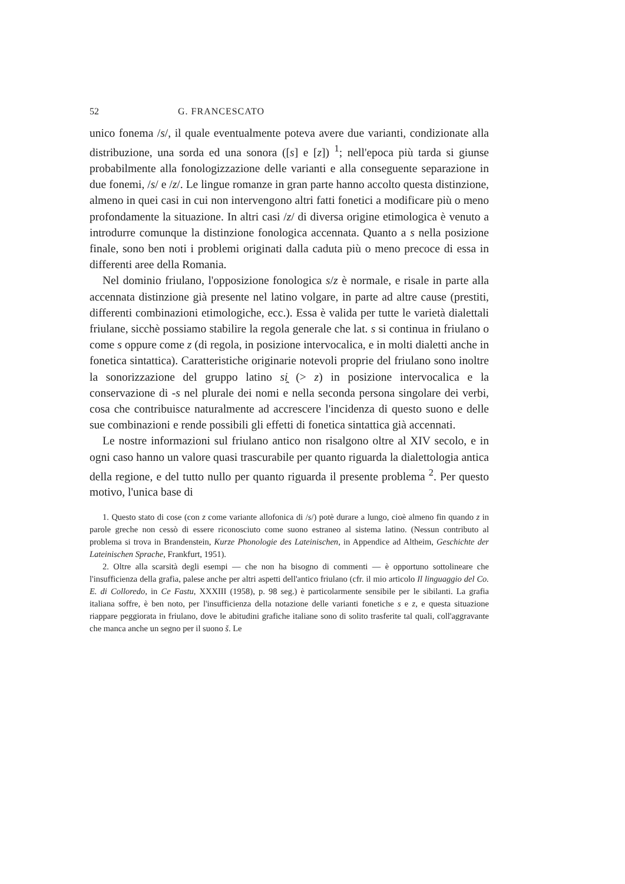52 G. FRANCESCATO
unico fonema /s/, il quale eventualmente poteva avere due varianti, condizionate alla distribuzione, una sorda ed una sonora ([s] e [z]) <sup>1</sup>; nell'epoca più tarda si giunse probabilmente alla fonologizzazione delle varianti e alla conseguente separazione in due fonemi, /s/ e /z/. Le lingue romanze in gran parte hanno accolto questa distinzione, almeno in quei casi in cui non intervengono altri fatti fonetici a modificare più o meno profondamente la situazione. In altri casi /z/ di diversa origine etimologica è venuto a introdurre comunque la distinzione fonologica accennata. Quanto a s nella posizione finale, sono ben noti i problemi originati dalla caduta più o meno precoce di essa in differenti aree della Romania.
Nel dominio friulano, l'opposizione fonologica s/z è normale, e risale in parte alla accennata distinzione già presente nel latino volgare, in parte ad altre cause (prestiti, differenti combinazioni etimologiche, ecc.). Essa è valida per tutte le varietà dialettali friulane, sicchè possiamo stabilire la regola generale che lat. s si continua in friulano o come s oppure come z (di regola, in posizione intervocalica, e in molti dialetti anche in fonetica sintattica). Caratteristiche originarie notevoli proprie del friulano sono inoltre la sonorizzazione del gruppo latino si̯ (> z) in posizione intervocalica e la conservazione di -s nel plurale dei nomi e nella seconda persona singolare dei verbi, cosa che contribuisce naturalmente ad accrescere l'incidenza di questo suono e delle sue combinazioni e rende possibili gli effetti di fonetica sintattica già accennati.
Le nostre informazioni sul friulano antico non risalgono oltre al XIV secolo, e in ogni caso hanno un valore quasi trascurabile per quanto riguarda la dialettologia antica della regione, e del tutto nullo per quanto riguarda il presente problema <sup>2</sup>. Per questo motivo, l'unica base di
1. Questo stato di cose (con z come variante allofonica di /s/) potè durare a lungo, cioè almeno fin quando z in parole greche non cessò di essere riconosciuto come suono estraneo al sistema latino. (Nessun contributo al problema si trova in Brandenstein, Kurze Phonologie des Lateinischen, in Appendice ad Altheim, Geschichte der Lateinischen Sprache, Frankfurt, 1951).
2. Oltre alla scarsità degli esempi — che non ha bisogno di commenti — è opportuno sottolineare che l'insufficienza della grafia, palese anche per altri aspetti dell'antico friulano (cfr. il mio articolo Il linguaggio del Co. E. di Colloredo, in Ce Fastu, XXXIII (1958), p. 98 seg.) è particolarmente sensibile per le sibilanti. La grafia italiana soffre, è ben noto, per l'insufficienza della notazione delle varianti fonetiche s e z, e questa situazione riappare peggiorata in friulano, dove le abitudini grafiche italiane sono di solito trasferite tal quali, coll'aggravante che manca anche un segno per il suono š. Le